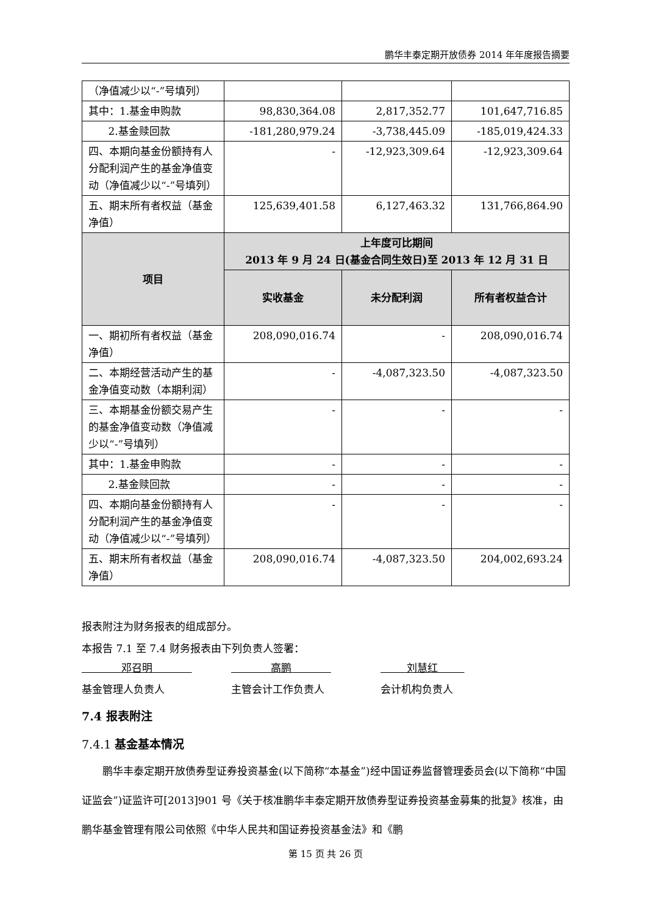鹏华丰泰定期开放债券 2014 年年度报告摘要
| （净值减少以“-”号填列） | | | |
| 其中：1.基金申购款 | 98,830,364.08 | 2,817,352.77 | 101,647,716.85 |
| 2.基金赎回款 | -181,280,979.24 | -3,738,445.09 | -185,019,424.33 |
| 四、本期向基金份额持有人分配利润产生的基金净值变动（净值减少以“-”号填列） | - | -12,923,309.64 | -12,923,309.64 |
| 五、期末所有者权益（基金净值） | 125,639,401.58 | 6,127,463.32 | 131,766,864.90 |
| 项目 | 上年度可比期间 2013 年 9 月 24 日(基金合同生效日)至 2013 年 12 月 31 日 | | |
| | 实收基金 | 未分配利润 | 所有者权益合计 |
| 一、期初所有者权益（基金净值） | 208,090,016.74 | - | 208,090,016.74 |
| 二、本期经营活动产生的基金净值变动数（本期利润） | - | -4,087,323.50 | -4,087,323.50 |
| 三、本期基金份额交易产生的基金净值变动数（净值减少以“-”号填列） | - | - | - |
| 其中：1.基金申购款 | - | - | - |
| 2.基金赎回款 | - | - | - |
| 四、本期向基金份额持有人分配利润产生的基金净值变动（净值减少以“-”号填列） | - | - | - |
| 五、期末所有者权益（基金净值） | 208,090,016.74 | -4,087,323.50 | 204,002,693.24 |
报表附注为财务报表的组成部分。
本报告 7.1 至 7.4 财务报表由下列负责人签署：
邓召明 高鹏 刘慧红
基金管理人负责人 主管会计工作负责人 会计机构负责人
7.4 报表附注
7.4.1 基金基本情况
鹏华丰泰定期开放债券型证券投资基金(以下简称“本基金”)经中国证券监督管理委员会(以下简称“中国证监会”)证监许可[2013]901 号《关于核准鹏华丰泰定期开放债券型证券投资基金募集的批复》核准，由鹏华基金管理有限公司依照《中华人民共和国证券投资基金法》和《鹏
第 15 页 共 26 页